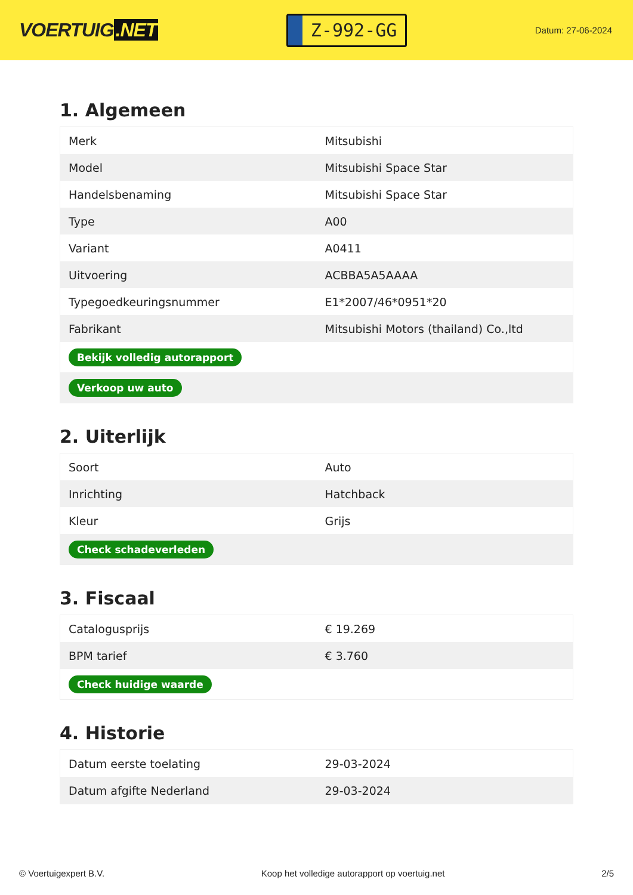VOERTUIG.NET
Z-992-GG
Datum: 27-06-2024
1. Algemeen
| Merk | Mitsubishi |
| Model | Mitsubishi Space Star |
| Handelsbenaming | Mitsubishi Space Star |
| Type | A00 |
| Variant | A0411 |
| Uitvoering | ACBBA5A5AAAA |
| Typegoedkeuringsnummer | E1*2007/46*0951*20 |
| Fabrikant | Mitsubishi Motors (thailand) Co.,ltd |
| Bekijk volledig autorapport | |
| Verkoop uw auto | |
2. Uiterlijk
| Soort | Auto |
| Inrichting | Hatchback |
| Kleur | Grijs |
| Check schadeverleden | |
3. Fiscaal
| Catalogusprijs | € 19.269 |
| BPM tarief | € 3.760 |
| Check huidige waarde | |
4. Historie
| Datum eerste toelating | 29-03-2024 |
| Datum afgifte Nederland | 29-03-2024 |
© Voertuigexpert B.V. Koop het volledige autorapport op voertuig.net 2/5